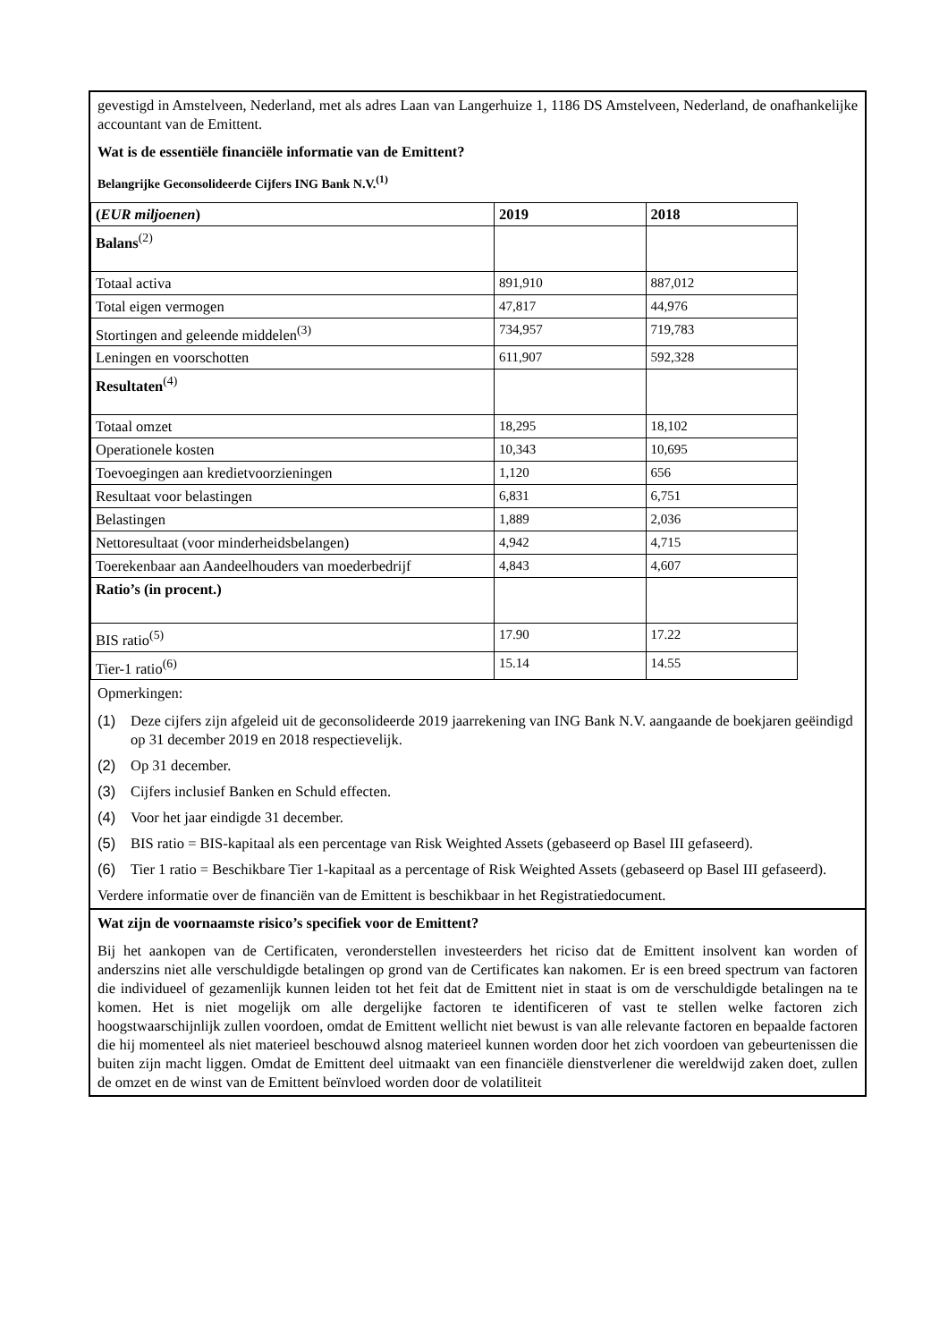gevestigd in Amstelveen, Nederland, met als adres Laan van Langerhuize 1, 1186 DS Amstelveen, Nederland, de onafhankelijke accountant van de Emittent.
Wat is de essentiële financiële informatie van de Emittent?
Belangrijke Geconsolideerde Cijfers ING Bank N.V.<sup>(1)</sup>
| ( EUR miljoenen ) | 2019 | 2018 |
| Balans<sup>(2)</sup> | | |
| Totaal activa | 891,910 | 887,012 |
| Total eigen vermogen | 47,817 | 44,976 |
| Stortingen and geleende middelen<sup>(3)</sup> | 734,957 | 719,783 |
| Leningen en voorschotten | 611,907 | 592,328 |
| Resultaten<sup>(4)</sup> | | |
| Totaal omzet | 18,295 | 18,102 |
| Operationele kosten | 10,343 | 10,695 |
| Toevoegingen aan kredietvoorzieningen | 1,120 | 656 |
| Resultaat voor belastingen | 6,831 | 6,751 |
| Belastingen | 1,889 | 2,036 |
| Nettoresultaat (voor minderheidsbelangen) | 4,942 | 4,715 |
| Toerekenbaar aan Aandeelhouders van moederbedrijf | 4,843 | 4,607 |
| Ratio’s (in procent.) | | |
| BIS ratio<sup>(5)</sup> | 17.90 | 17.22 |
| Tier-1 ratio<sup>(6)</sup> | 15.14 | 14.55 |
Opmerkingen:
(1) Deze cijfers zijn afgeleid uit de geconsolideerde 2019 jaarrekening van ING Bank N.V. aangaande de boekjaren geëindigd op 31 december 2019 en 2018 respectievelijk.
(2) Op 31 december.
(3) Cijfers inclusief Banken en Schuld effecten.
(4) Voor het jaar eindigde 31 december.
(5) BIS ratio = BIS-kapitaal als een percentage van Risk Weighted Assets (gebaseerd op Basel III gefaseerd).
(6) Tier 1 ratio = Beschikbare Tier 1-kapitaal as a percentage of Risk Weighted Assets (gebaseerd op Basel III gefaseerd).
Verdere informatie over de financiën van de Emittent is beschikbaar in het Registratiedocument.
Wat zijn de voornaamste risico’s specifiek voor de Emittent?
Bij het aankopen van de Certificaten, veronderstellen investeerders het riciso dat de Emittent insolvent kan worden of anderszins niet alle verschuldigde betalingen op grond van de Certificates kan nakomen. Er is een breed spectrum van factoren die individueel of gezamenlijk kunnen leiden tot het feit dat de Emittent niet in staat is om de verschuldigde betalingen na te komen. Het is niet mogelijk om alle dergelijke factoren te identificeren of vast te stellen welke factoren zich hoogstwaarschijnlijk zullen voordoen, omdat de Emittent wellicht niet bewust is van alle relevante factoren en bepaalde factoren die hij momenteel als niet materieel beschouwd alsnog materieel kunnen worden door het zich voordoen van gebeurtenissen die buiten zijn macht liggen. Omdat de Emittent deel uitmaakt van een financiële dienstverlener die wereldwijd zaken doet, zullen de omzet en de winst van de Emittent beïnvloed worden door de volatiliteit